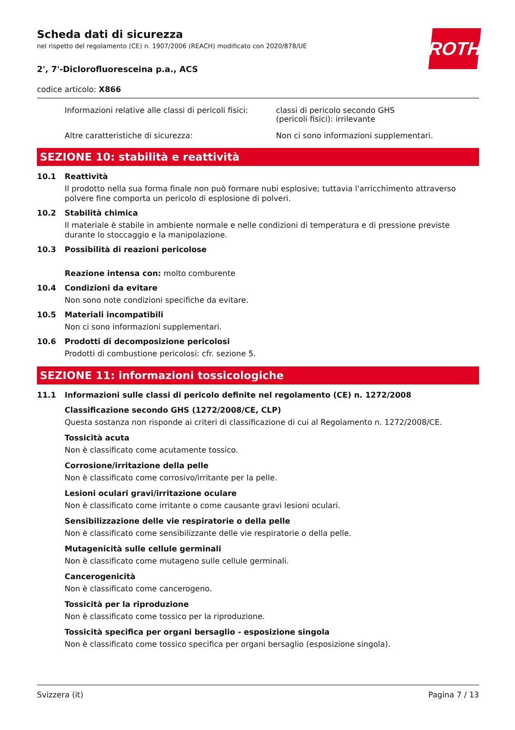ROTH
Scheda dati di sicurezza
nel rispetto del regolamento (CE) n. 1907/2006 (REACH) modificato con 2020/878/UE
2', 7'-Diclorofluoresceina p.a., ACS
codice articolo: X866
Informazioni relative alle classi di pericoli fisici:
classi di pericolo secondo GHS
(pericoli fisici): irrilevante
Altre caratteristiche di sicurezza: Non ci sono informazioni supplementari.
SEZIONE 10: stabilità e reattività
10.1 Reattività
Il prodotto nella sua forma finale non può formare nubi esplosive; tuttavia l'arricchimento attraverso polvere fine comporta un pericolo di esplosione di polveri.
10.2 Stabilità chimica
Il materiale è stabile in ambiente normale e nelle condizioni di temperatura e di pressione previste durante lo stoccaggio e la manipolazione.
10.3 Possibilità di reazioni pericolose
Reazione intensa con: molto comburente
10.4 Condizioni da evitare
Non sono note condizioni specifiche da evitare.
10.5 Materiali incompatibili
Non ci sono informazioni supplementari.
10.6 Prodotti di decomposizione pericolosi
Prodotti di combustione pericolosi: cfr. sezione 5.
SEZIONE 11: informazioni tossicologiche
11.1 Informazioni sulle classi di pericolo definite nel regolamento (CE) n. 1272/2008
Classificazione secondo GHS (1272/2008/CE, CLP)
Questa sostanza non risponde ai criteri di classificazione di cui al Regolamento n. 1272/2008/CE.
Tossicità acuta
Non è classificato come acutamente tossico.
Corrosione/irritazione della pelle
Non è classificato come corrosivo/irritante per la pelle.
Lesioni oculari gravi/irritazione oculare
Non è classificato come irritante o come causante gravi lesioni oculari.
Sensibilizzazione delle vie respiratorie o della pelle
Non è classificato come sensibilizzante delle vie respiratorie o della pelle.
Mutagenicità sulle cellule germinali
Non è classificato come mutageno sulle cellule germinali.
Cancerogenicità
Non è classificato come cancerogeno.
Tossicità per la riproduzione
Non è classificato come tossico per la riproduzione.
Tossicità specifica per organi bersaglio - esposizione singola
Non è classificato come tossico specifica per organi bersaglio (esposizione singola).
Svizzera (it) Pagina 7 / 13